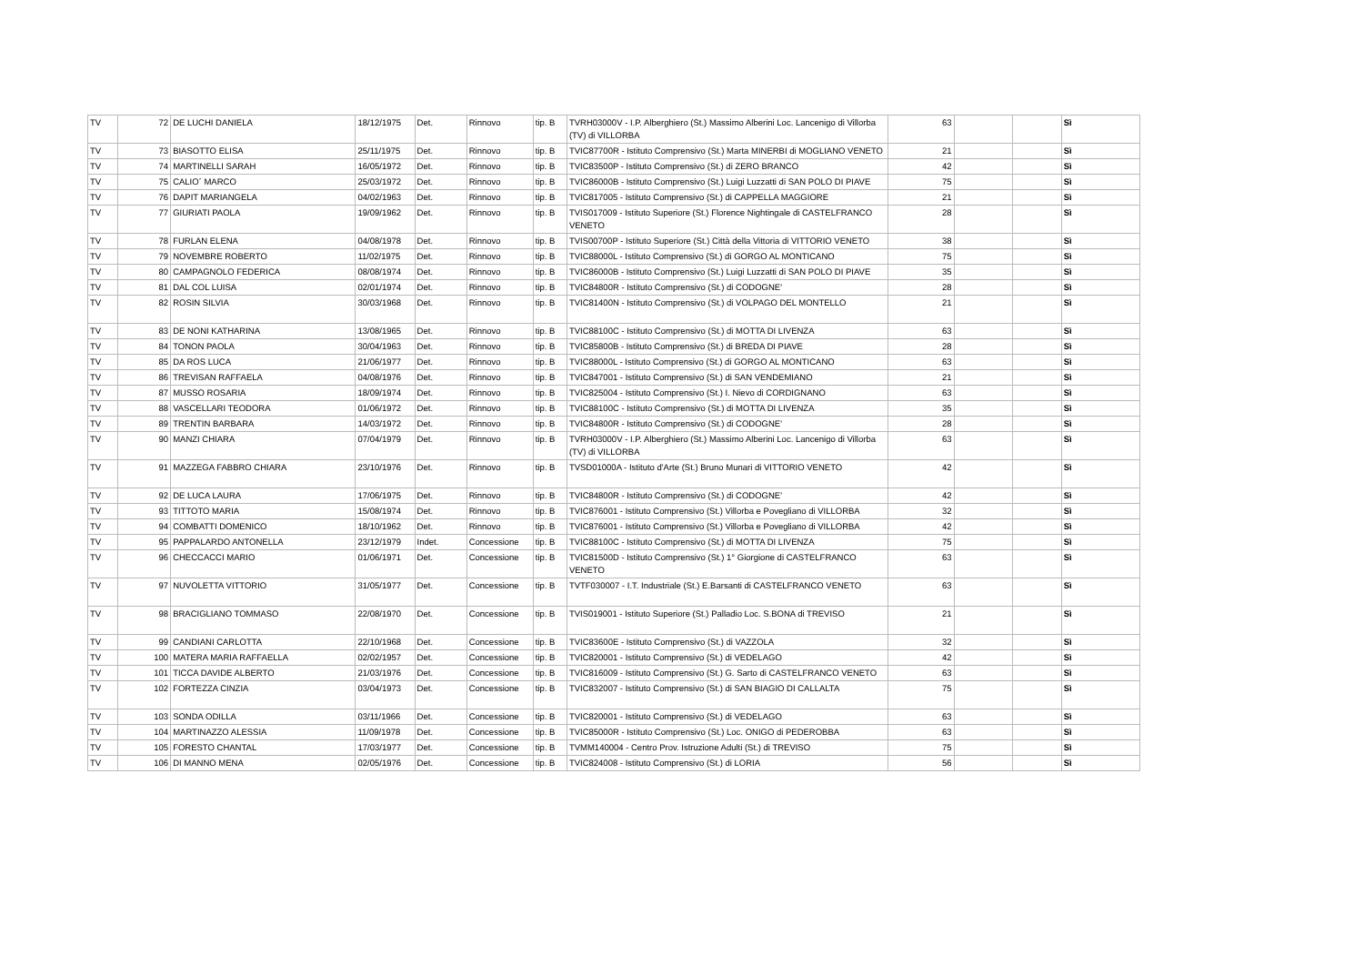| TV | 72 | DE LUCHI DANIELA | 18/12/1975 | Det. | Rinnovo | tip. B | TVRH03000V - I.P. Alberghiero (St.) Massimo Alberini Loc. Lancenigo di Villorba (TV) di VILLORBA | 63 | | | Sì |
| TV | 73 | BIASOTTO ELISA | 25/11/1975 | Det. | Rinnovo | tip. B | TVIC87700R - Istituto Comprensivo (St.) Marta MINERBI di MOGLIANO VENETO | 21 | | | Sì |
| TV | 74 | MARTINELLI SARAH | 16/05/1972 | Det. | Rinnovo | tip. B | TVIC83500P - Istituto Comprensivo (St.) di ZERO BRANCO | 42 | | | Sì |
| TV | 75 | CALIO´ MARCO | 25/03/1972 | Det. | Rinnovo | tip. B | TVIC86000B - Istituto Comprensivo (St.) Luigi Luzzatti di SAN POLO DI PIAVE | 75 | | | Sì |
| TV | 76 | DAPIT MARIANGELA | 04/02/1963 | Det. | Rinnovo | tip. B | TVIC817005 - Istituto Comprensivo (St.) di CAPPELLA MAGGIORE | 21 | | | Sì |
| TV | 77 | GIURIATI PAOLA | 19/09/1962 | Det. | Rinnovo | tip. B | TVIS017009 - Istituto Superiore (St.) Florence Nightingale di CASTELFRANCO VENETO | 28 | | | Sì |
| TV | 78 | FURLAN ELENA | 04/08/1978 | Det. | Rinnovo | tip. B | TVIS00700P - Istituto Superiore (St.) Città della Vittoria di VITTORIO VENETO | 38 | | | Sì |
| TV | 79 | NOVEMBRE ROBERTO | 11/02/1975 | Det. | Rinnovo | tip. B | TVIC88000L - Istituto Comprensivo (St.) di GORGO AL MONTICANO | 75 | | | Sì |
| TV | 80 | CAMPAGNOLO FEDERICA | 08/08/1974 | Det. | Rinnovo | tip. B | TVIC86000B - Istituto Comprensivo (St.) Luigi Luzzatti di SAN POLO DI PIAVE | 35 | | | Sì |
| TV | 81 | DAL COL LUISA | 02/01/1974 | Det. | Rinnovo | tip. B | TVIC84800R - Istituto Comprensivo (St.) di CODOGNE' | 28 | | | Sì |
| TV | 82 | ROSIN SILVIA | 30/03/1968 | Det. | Rinnovo | tip. B | TVIC81400N - Istituto Comprensivo (St.) di VOLPAGO DEL MONTELLO | 21 | | | Sì |
| TV | 83 | DE NONI KATHARINA | 13/08/1965 | Det. | Rinnovo | tip. B | TVIC88100C - Istituto Comprensivo (St.) di MOTTA DI LIVENZA | 63 | | | Sì |
| TV | 84 | TONON PAOLA | 30/04/1963 | Det. | Rinnovo | tip. B | TVIC85800B - Istituto Comprensivo (St.) di BREDA DI PIAVE | 28 | | | Sì |
| TV | 85 | DA ROS LUCA | 21/06/1977 | Det. | Rinnovo | tip. B | TVIC88000L - Istituto Comprensivo (St.) di GORGO AL MONTICANO | 63 | | | Sì |
| TV | 86 | TREVISAN RAFFAELA | 04/08/1976 | Det. | Rinnovo | tip. B | TVIC847001 - Istituto Comprensivo (St.) di SAN VENDEMIANO | 21 | | | Sì |
| TV | 87 | MUSSO ROSARIA | 18/09/1974 | Det. | Rinnovo | tip. B | TVIC825004 - Istituto Comprensivo (St.) I. Nievo di CORDIGNANO | 63 | | | Sì |
| TV | 88 | VASCELLARI TEODORA | 01/06/1972 | Det. | Rinnovo | tip. B | TVIC88100C - Istituto Comprensivo (St.) di MOTTA DI LIVENZA | 35 | | | Sì |
| TV | 89 | TRENTIN BARBARA | 14/03/1972 | Det. | Rinnovo | tip. B | TVIC84800R - Istituto Comprensivo (St.) di CODOGNE' | 28 | | | Sì |
| TV | 90 | MANZI CHIARA | 07/04/1979 | Det. | Rinnovo | tip. B | TVRH03000V - I.P. Alberghiero (St.) Massimo Alberini Loc. Lancenigo di Villorba (TV) di VILLORBA | 63 | | | Sì |
| TV | 91 | MAZZEGA FABBRO CHIARA | 23/10/1976 | Det. | Rinnovo | tip. B | TVSD01000A - Istituto d'Arte (St.) Bruno Munari di VITTORIO VENETO | 42 | | | Sì |
| TV | 92 | DE LUCA LAURA | 17/06/1975 | Det. | Rinnovo | tip. B | TVIC84800R - Istituto Comprensivo (St.) di CODOGNE' | 42 | | | Sì |
| TV | 93 | TITTOTO MARIA | 15/08/1974 | Det. | Rinnovo | tip. B | TVIC876001 - Istituto Comprensivo (St.) Villorba e Povegliano di VILLORBA | 32 | | | Sì |
| TV | 94 | COMBATTI DOMENICO | 18/10/1962 | Det. | Rinnovo | tip. B | TVIC876001 - Istituto Comprensivo (St.) Villorba e Povegliano di VILLORBA | 42 | | | Sì |
| TV | 95 | PAPPALARDO ANTONELLA | 23/12/1979 | Indet. | Concessione | tip. B | TVIC88100C - Istituto Comprensivo (St.) di MOTTA DI LIVENZA | 75 | | | Sì |
| TV | 96 | CHECCACCI MARIO | 01/06/1971 | Det. | Concessione | tip. B | TVIC81500D - Istituto Comprensivo (St.) 1° Giorgione di CASTELFRANCO VENETO | 63 | | | Sì |
| TV | 97 | NUVOLETTA VITTORIO | 31/05/1977 | Det. | Concessione | tip. B | TVTF030007 - I.T. Industriale (St.) E.Barsanti di CASTELFRANCO VENETO | 63 | | | Sì |
| TV | 98 | BRACIGLIANO TOMMASO | 22/08/1970 | Det. | Concessione | tip. B | TVIS019001 - Istituto Superiore (St.) Palladio Loc. S.BONA di TREVISO | 21 | | | Sì |
| TV | 99 | CANDIANI CARLOTTA | 22/10/1968 | Det. | Concessione | tip. B | TVIC83600E - Istituto Comprensivo (St.) di VAZZOLA | 32 | | | Sì |
| TV | 100 | MATERA MARIA RAFFAELLA | 02/02/1957 | Det. | Concessione | tip. B | TVIC820001 - Istituto Comprensivo (St.) di VEDELAGO | 42 | | | Sì |
| TV | 101 | TICCA DAVIDE ALBERTO | 21/03/1976 | Det. | Concessione | tip. B | TVIC816009 - Istituto Comprensivo (St.) G. Sarto di CASTELFRANCO VENETO | 63 | | | Sì |
| TV | 102 | FORTEZZA CINZIA | 03/04/1973 | Det. | Concessione | tip. B | TVIC832007 - Istituto Comprensivo (St.) di SAN BIAGIO DI CALLALTA | 75 | | | Sì |
| TV | 103 | SONDA ODILLA | 03/11/1966 | Det. | Concessione | tip. B | TVIC820001 - Istituto Comprensivo (St.) di VEDELAGO | 63 | | | Sì |
| TV | 104 | MARTINAZZO ALESSIA | 11/09/1978 | Det. | Concessione | tip. B | TVIC85000R - Istituto Comprensivo (St.) Loc. ONIGO di PEDEROBBA | 63 | | | Sì |
| TV | 105 | FORESTO CHANTAL | 17/03/1977 | Det. | Concessione | tip. B | TVMM140004 - Centro Prov. Istruzione Adulti (St.) di TREVISO | 75 | | | Sì |
| TV | 106 | DI MANNO MENA | 02/05/1976 | Det. | Concessione | tip. B | TVIC824008 - Istituto Comprensivo (St.) di LORIA | 56 | | | Sì |